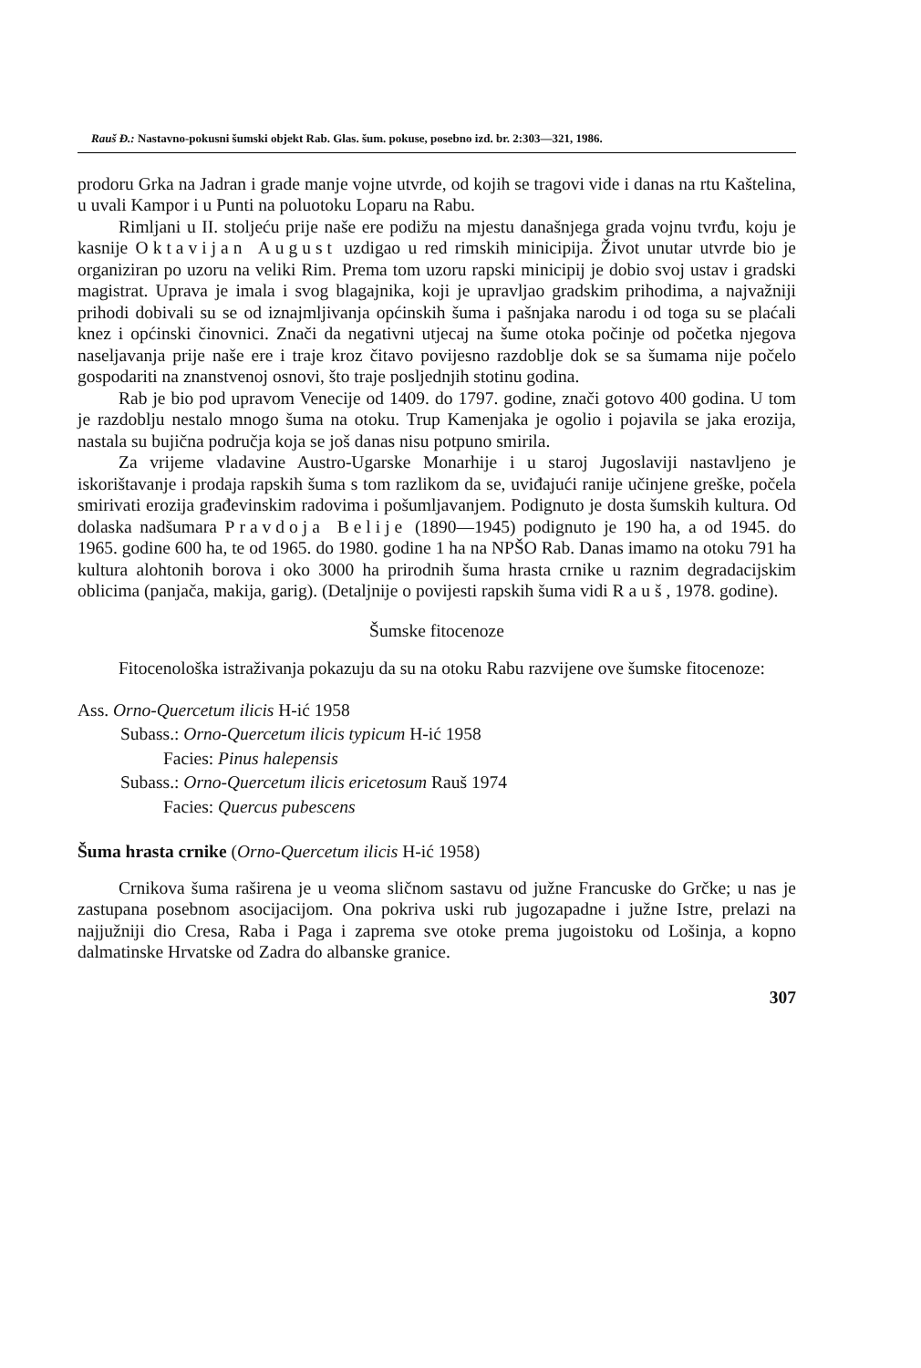Rauš Đ.: Nastavno-pokusni šumski objekt Rab. Glas. šum. pokuse, posebno izd. br. 2:303—321, 1986.
prodoru Grka na Jadran i grade manje vojne utvrde, od kojih se tragovi vide i danas na rtu Kaštelina, u uvali Kampor i u Punti na poluotoku Loparu na Rabu.
Rimljani u II. stoljeću prije naše ere podižu na mjestu današnjega grada vojnu tvrđu, koju je kasnije Oktavijan August uzdigao u red rimskih minicipija. Život unutar utvrde bio je organiziran po uzoru na veliki Rim. Prema tom uzoru rapski minicipij je dobio svoj ustav i gradski magistrat. Uprava je imala i svog blagajnika, koji je upravljao gradskim prihodima, a najvažniji prihodi dobivali su se od iznajmljivanja općinskih šuma i pašnjaka narodu i od toga su se plaćali knez i općinski činovnici. Znači da negativni utjecaj na šume otoka počinje od početka njegova naseljavanja prije naše ere i traje kroz čitavo povijesno razdoblje dok se sa šumama nije počelo gospodariti na znanstvenoj osnovi, što traje posljednjih stotinu godina.
Rab je bio pod upravom Venecije od 1409. do 1797. godine, znači gotovo 400 godina. U tom je razdoblju nestalo mnogo šuma na otoku. Trup Kamenjaka je ogolio i pojavila se jaka erozija, nastala su bujična područja koja se još danas nisu potpuno smirila.
Za vrijeme vladavine Austro-Ugarske Monarhije i u staroj Jugoslaviji nastavljeno je iskorištavanje i prodaja rapskih šuma s tom razlikom da se, uviđajući ranije učinjene greške, počela smirivati erozija građevinskim radovima i pošumljavanjem. Podignuto je dosta šumskih kultura. Od dolaska nadšumara Pravdoja Belije (1890—1945) podignuto je 190 ha, a od 1945. do 1965. godine 600 ha, te od 1965. do 1980. godine 1 ha na NPŠO Rab. Danas imamo na otoku 791 ha kultura alohtonih borova i oko 3000 ha prirodnih šuma hrasta crnike u raznim degradacijskim oblicima (panjača, makija, garig). (Detaljnije o povijesti rapskih šuma vidi Rauš, 1978. godine).
Šumske fitocenoze
Fitocenološka istraživanja pokazuju da su na otoku Rabu razvijene ove šumske fitocenoze:
Ass. Orno-Quercetum ilicis H-ić 1958
Subass.: Orno-Quercetum ilicis typicum H-ić 1958
Facies: Pinus halepensis
Subass.: Orno-Quercetum ilicis ericetosum Rauš 1974
Facies: Quercus pubescens
Šuma hrasta crnike (Orno-Quercetum ilicis H-ić 1958)
Crnikova šuma raširena je u veoma sličnom sastavu od južne Francuske do Grčke; u nas je zastupana posebnom asocijacijom. Ona pokriva uski rub jugozapadne i južne Istre, prelazi na najjužniji dio Cresa, Raba i Paga i zaprema sve otoke prema jugoistoku od Lošinja, a kopno dalmatinske Hrvatske od Zadra do albanske granice.
307